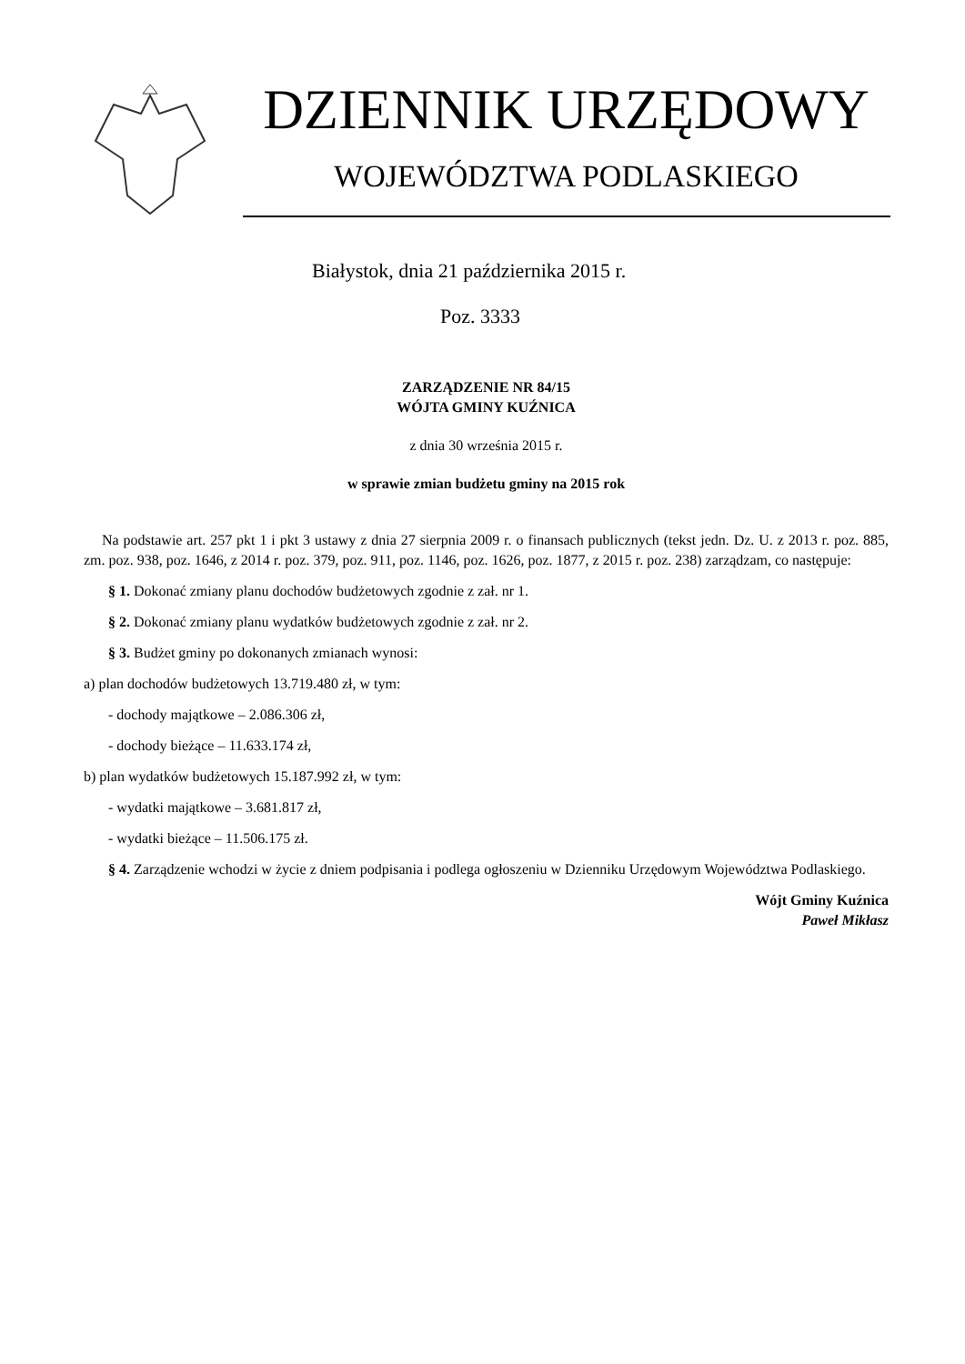DZIENNIK URZĘDOWY
WOJEWÓDZTWA PODLASKIEGO
Białystok, dnia 21 października 2015 r.
Poz. 3333
ZARZĄDZENIE NR 84/15
WÓJTA GMINY KUŹNICA
z dnia 30 września 2015 r.
w sprawie zmian budżetu gminy na 2015 rok
Na podstawie art. 257 pkt 1 i pkt 3 ustawy z dnia 27 sierpnia 2009 r. o finansach publicznych (tekst jedn. Dz. U. z 2013 r. poz. 885, zm. poz. 938, poz. 1646, z 2014 r. poz. 379, poz. 911, poz. 1146, poz. 1626, poz. 1877, z 2015 r. poz. 238) zarządzam, co następuje:
§ 1. Dokonać zmiany planu dochodów budżetowych zgodnie z zał. nr 1.
§ 2. Dokonać zmiany planu wydatków budżetowych zgodnie z zał. nr 2.
§ 3. Budżet gminy po dokonanych zmianach wynosi:
a) plan dochodów budżetowych 13.719.480 zł, w tym:
- dochody majątkowe – 2.086.306 zł,
- dochody bieżące – 11.633.174 zł,
b) plan wydatków budżetowych 15.187.992 zł, w tym:
- wydatki majątkowe – 3.681.817 zł,
- wydatki bieżące – 11.506.175 zł.
§ 4. Zarządzenie wchodzi w życie z dniem podpisania i podlega ogłoszeniu w Dzienniku Urzędowym Województwa Podlaskiego.
Wójt Gminy Kuźnica
Paweł Mikłasz